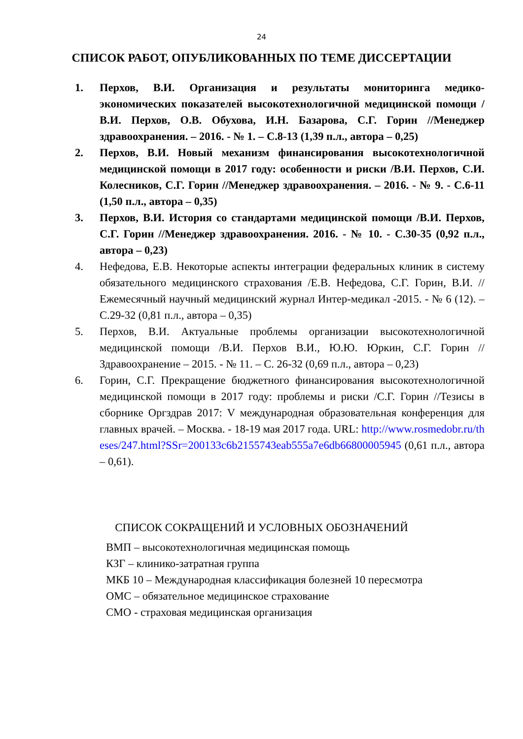24
СПИСОК РАБОТ, ОПУБЛИКОВАННЫХ ПО ТЕМЕ ДИССЕРТАЦИИ
1. Перхов, В.И. Организация и результаты мониторинга медико-экономических показателей высокотехнологичной медицинской помощи /В.И. Перхов, О.В. Обухова, И.Н. Базарова, С.Г. Горин //Менеджер здравоохранения. – 2016. - № 1. – С.8-13 (1,39 п.л., автора – 0,25)
2. Перхов, В.И. Новый механизм финансирования высокотехнологичной медицинской помощи в 2017 году: особенности и риски /В.И. Перхов, С.И. Колесников, С.Г. Горин //Менеджер здравоохранения. – 2016. - № 9. - С.6-11 (1,50 п.л., автора – 0,35)
3. Перхов, В.И. История со стандартами медицинской помощи /В.И. Перхов, С.Г. Горин //Менеджер здравоохранения. 2016. - № 10. - С.30-35 (0,92 п.л., автора – 0,23)
4. Нефедова, Е.В. Некоторые аспекты интеграции федеральных клиник в систему обязательного медицинского страхования /Е.В. Нефедова, С.Г. Горин, В.И. //Ежемесячный научный медицинский журнал Интер-медикал -2015. - № 6 (12). – С.29-32 (0,81 п.л., автора – 0,35)
5. Перхов, В.И. Актуальные проблемы организации высокотехнологичной медицинской помощи /В.И. Перхов В.И., Ю.Ю. Юркин, С.Г. Горин //Здравоохранение – 2015. - № 11. – С. 26-32 (0,69 п.л., автора – 0,23)
6. Горин, С.Г. Прекращение бюджетного финансирования высокотехнологичной медицинской помощи в 2017 году: проблемы и риски /С.Г. Горин //Тезисы в сборнике Оргздрав 2017: V международная образовательная конференция для главных врачей. – Москва. - 18-19 мая 2017 года. URL: http://www.rosmedobr.ru/theses/247.html?SSr=200133c6b2155743eab555a7e6db66800005945 (0,61 п.л., автора – 0,61).
СПИСОК СОКРАЩЕНИЙ И УСЛОВНЫХ ОБОЗНАЧЕНИЙ
ВМП – высокотехнологичная медицинская помощь
КЗГ – клинико-затратная группа
МКБ 10 – Международная классификация болезней 10 пересмотра
ОМС – обязательное медицинское страхование
СМО - страховая медицинская организация